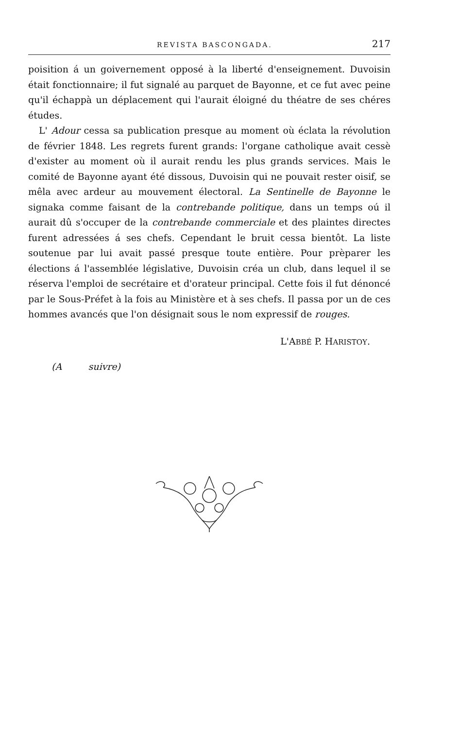REVISTA BASCONGADA. 217
poisition á un goivernement opposé à la liberté d'enseignement. Duvoisin était fonctionnaire; il fut signalé au parquet de Bayonne, et ce fut avec peine qu'il échappà un déplacement qui l'aurait éloigné du théatre de ses chéres études.
L' Adour cessa sa publication presque au moment où éclata la révolution de février 1848. Les regrets furent grands: l'organe catholique avait cessè d'exister au moment où il aurait rendu les plus grands services. Mais le comité de Bayonne ayant été dissous, Duvoisin qui ne pouvait rester oisif, se mêla avec ardeur au mouvement électoral. La Sentinelle de Bayonne le signaka comme faisant de la contrebande politique, dans un temps oú il aurait dû s'occuper de la contrebande commerciale et des plaintes directes furent adressées á ses chefs. Cependant le bruit cessa bientôt. La liste soutenue par lui avait passé presque toute entière. Pour prèparer les élections á l'assemblée législative, Duvoisin créa un club, dans lequel il se réserva l'emploi de secrétaire et d'orateur principal. Cette fois il fut dénoncé par le Sous-Préfet à la fois au Ministère et à ses chefs. Il passa por un de ces hommes avancés que l'on désignait sous le nom expressif de rouges.
L'ABBÉ P. HARISTOY.
(A suivre)